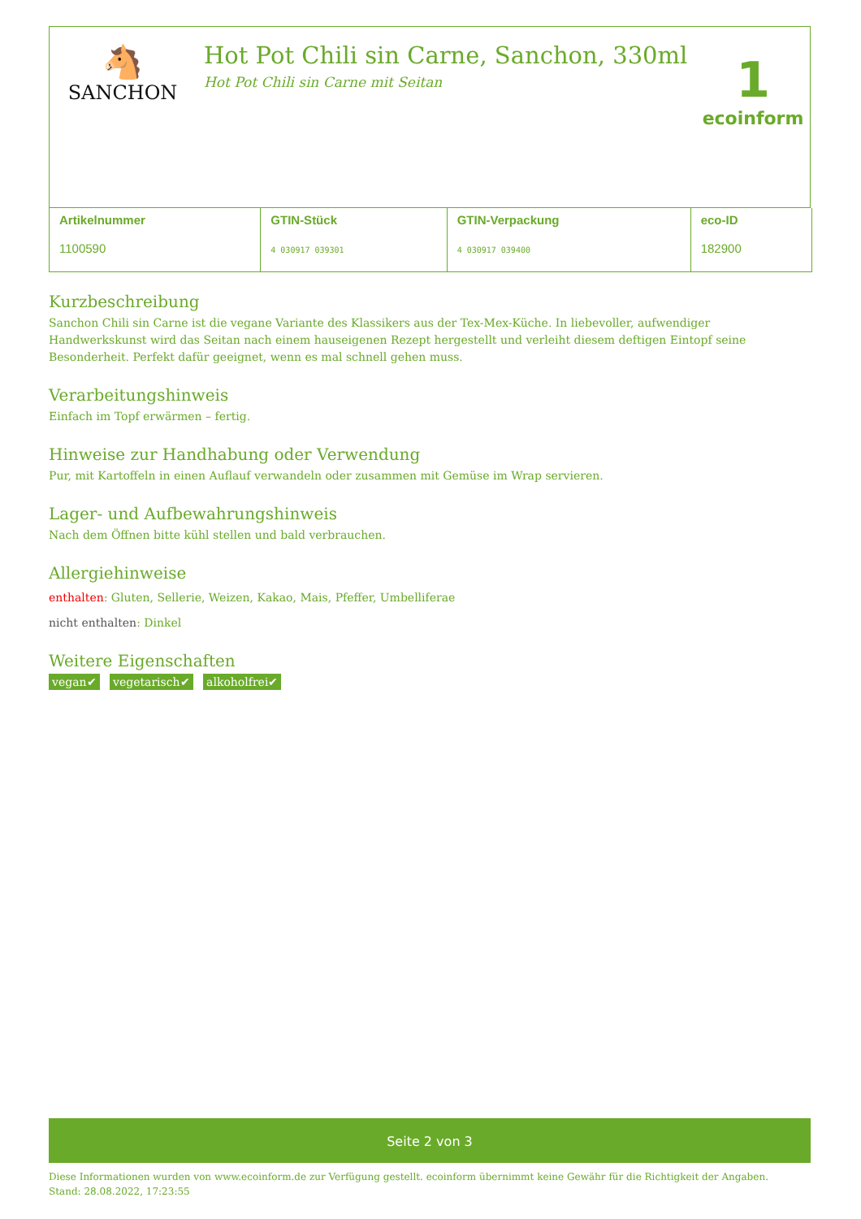🐴
SANCHON
Hot Pot Chili sin Carne, Sanchon, 330ml
Hot Pot Chili sin Carne mit Seitan
1
ecoinform
| Artikelnummer 1100590 | GTIN-Stück 4 030917 039301 | GTIN-Verpackung 4 030917 039400 | eco-ID 182900 |
Kurzbeschreibung
Sanchon Chili sin Carne ist die vegane Variante des Klassikers aus der Tex-Mex-Küche. In liebevoller, aufwendiger Handwerkskunst wird das Seitan nach einem hauseigenen Rezept hergestellt und verleiht diesem deftigen Eintopf seine Besonderheit. Perfekt dafür geeignet, wenn es mal schnell gehen muss.
Verarbeitungshinweis
Einfach im Topf erwärmen – fertig.
Hinweise zur Handhabung oder Verwendung
Pur, mit Kartoffeln in einen Auflauf verwandeln oder zusammen mit Gemüse im Wrap servieren.
Lager- und Aufbewahrungshinweis
Nach dem Öffnen bitte kühl stellen und bald verbrauchen.
Allergiehinweise
enthalten: Gluten, Sellerie, Weizen, Kakao, Mais, Pfeffer, Umbelliferae
nicht enthalten: Dinkel
Weitere Eigenschaften
vegan✔ vegetarisch✔ alkoholfrei✔
Seite 2 von 3
Diese Informationen wurden von www.ecoinform.de zur Verfügung gestellt. ecoinform übernimmt keine Gewähr für die Richtigkeit der Angaben.
Stand: 28.08.2022, 17:23:55